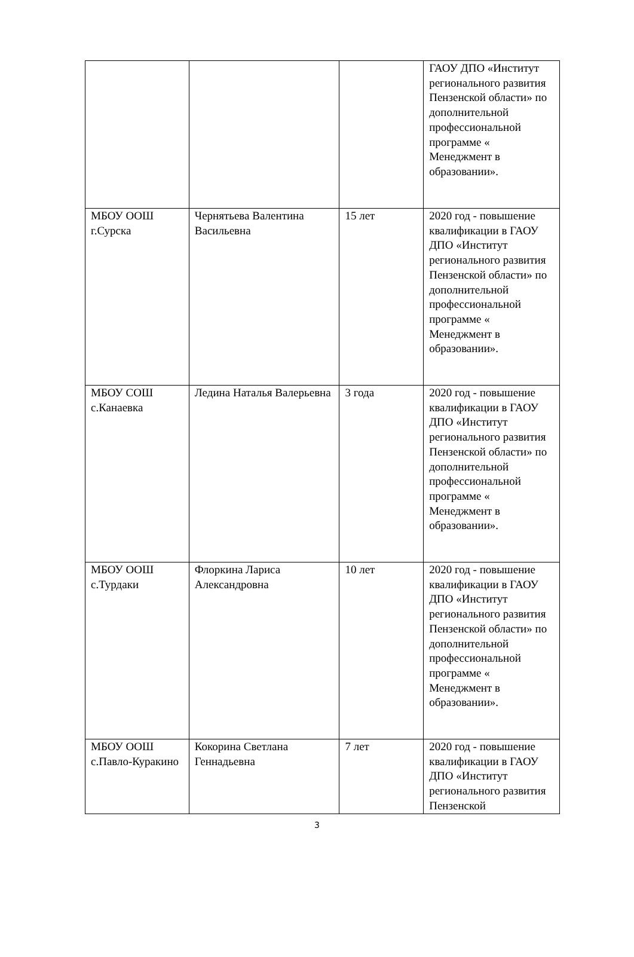| | | | ГАОУ ДПО «Институт регионального развития Пензенской области» по дополнительной профессиональной программе « Менеджмент в образовании». |
| МБОУ ООШ г.Сурска | Чернятьева Валентина Васильевна | 15 лет | 2020 год - повышение квалификации в ГАОУ ДПО «Институт регионального развития Пензенской области» по дополнительной профессиональной программе « Менеджмент в образовании». |
| МБОУ СОШ с.Канаевка | Ледина Наталья Валерьевна | 3 года | 2020 год - повышение квалификации в ГАОУ ДПО «Институт регионального развития Пензенской области» по дополнительной профессиональной программе « Менеджмент в образовании». |
| МБОУ ООШ с.Турдаки | Флоркина Лариса Александровна | 10 лет | 2020 год - повышение квалификации в ГАОУ ДПО «Институт регионального развития Пензенской области» по дополнительной профессиональной программе « Менеджмент в образовании». |
| МБОУ ООШ с.Павло-Куракино | Кокорина Светлана Геннадьевна | 7 лет | 2020 год - повышение квалификации в ГАОУ ДПО «Институт регионального развития Пензенской |
3